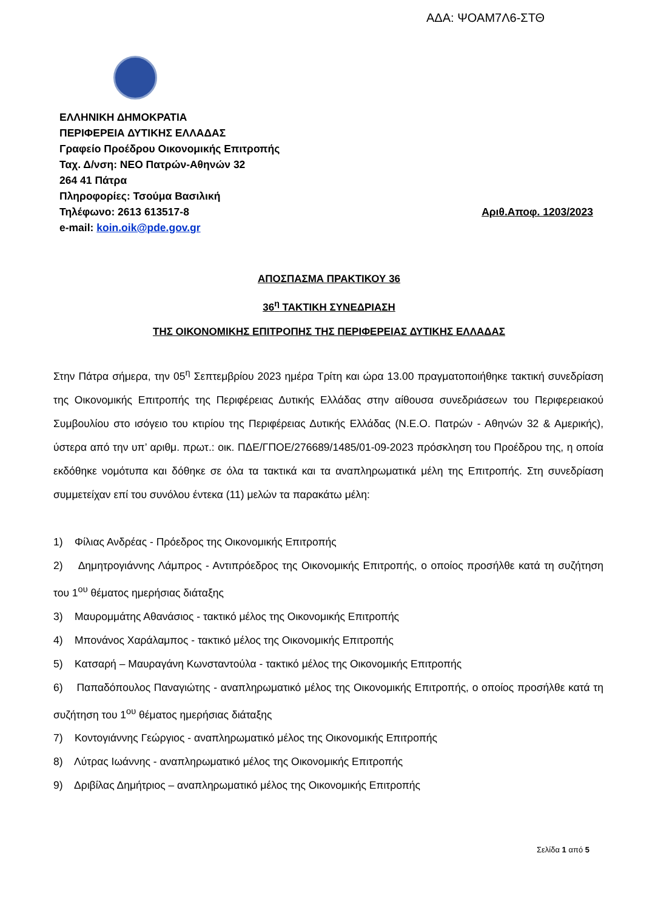ΑΔΑ: ΨΟΑΜ7Λ6-ΣΤΘ
ΕΛΛΗΝΙΚΗ ΔΗΜΟΚΡΑΤΙΑ
ΠΕΡΙΦΕΡΕΙΑ ΔΥΤΙΚΗΣ ΕΛΛΑΔΑΣ
Γραφείο Προέδρου Οικονομικής Επιτροπής
Ταχ. Δ/νση: ΝΕΟ Πατρών-Αθηνών 32
264 41 Πάτρα
Πληροφορίες: Τσούμα Βασιλική
Τηλέφωνο: 2613 613517-8 Αριθ.Αποφ. 1203/2023
e-mail: koin.oik@pde.gov.gr
ΑΠΟΣΠΑΣΜΑ ΠΡΑΚΤΙΚΟΥ 36
36<sup>η</sup> ΤΑΚΤΙΚΗ ΣΥΝΕΔΡΙΑΣΗ
ΤΗΣ ΟΙΚΟΝΟΜΙΚΗΣ ΕΠΙΤΡΟΠΗΣ ΤΗΣ ΠΕΡΙΦΕΡΕΙΑΣ ΔΥΤΙΚΗΣ ΕΛΛΑΔΑΣ
Στην Πάτρα σήμερα, την 05<sup>η</sup> Σεπτεμβρίου 2023 ημέρα Τρίτη και ώρα 13.00 πραγματοποιήθηκε τακτική συνεδρίαση της Οικονομικής Επιτροπής της Περιφέρειας Δυτικής Ελλάδας στην αίθουσα συνεδριάσεων του Περιφερειακού Συμβουλίου στο ισόγειο του κτιρίου της Περιφέρειας Δυτικής Ελλάδας (Ν.Ε.Ο. Πατρών - Αθηνών 32 & Αμερικής), ύστερα από την υπ’ αριθμ. πρωτ.: οικ. ΠΔΕ/ΓΠΟΕ/276689/1485/01-09-2023 πρόσκληση του Προέδρου της, η οποία εκδόθηκε νομότυπα και δόθηκε σε όλα τα τακτικά και τα αναπληρωματικά μέλη της Επιτροπής. Στη συνεδρίαση συμμετείχαν επί του συνόλου έντεκα (11) μελών τα παρακάτω μέλη:
1) Φίλιας Ανδρέας - Πρόεδρος της Οικονομικής Επιτροπής
2) Δημητρογιάννης Λάμπρος - Αντιπρόεδρος της Οικονομικής Επιτροπής, ο οποίος προσήλθε κατά τη συζήτηση του 1<sup>ου</sup> θέματος ημερήσιας διάταξης
3) Μαυρομμάτης Αθανάσιος - τακτικό μέλος της Οικονομικής Επιτροπής
4) Μπονάνος Χαράλαμπος - τακτικό μέλος της Οικονομικής Επιτροπής
5) Κατσαρή – Μαυραγάνη Κωνσταντούλα - τακτικό μέλος της Οικονομικής Επιτροπής
6) Παπαδόπουλος Παναγιώτης - αναπληρωματικό μέλος της Οικονομικής Επιτροπής, ο οποίος προσήλθε κατά τη συζήτηση του 1<sup>ου</sup> θέματος ημερήσιας διάταξης
7) Κοντογιάννης Γεώργιος - αναπληρωματικό μέλος της Οικονομικής Επιτροπής
8) Λύτρας Ιωάννης - αναπληρωματικό μέλος της Οικονομικής Επιτροπής
9) Δριβίλας Δημήτριος – αναπληρωματικό μέλος της Οικονομικής Επιτροπής
Σελίδα 1 από 5